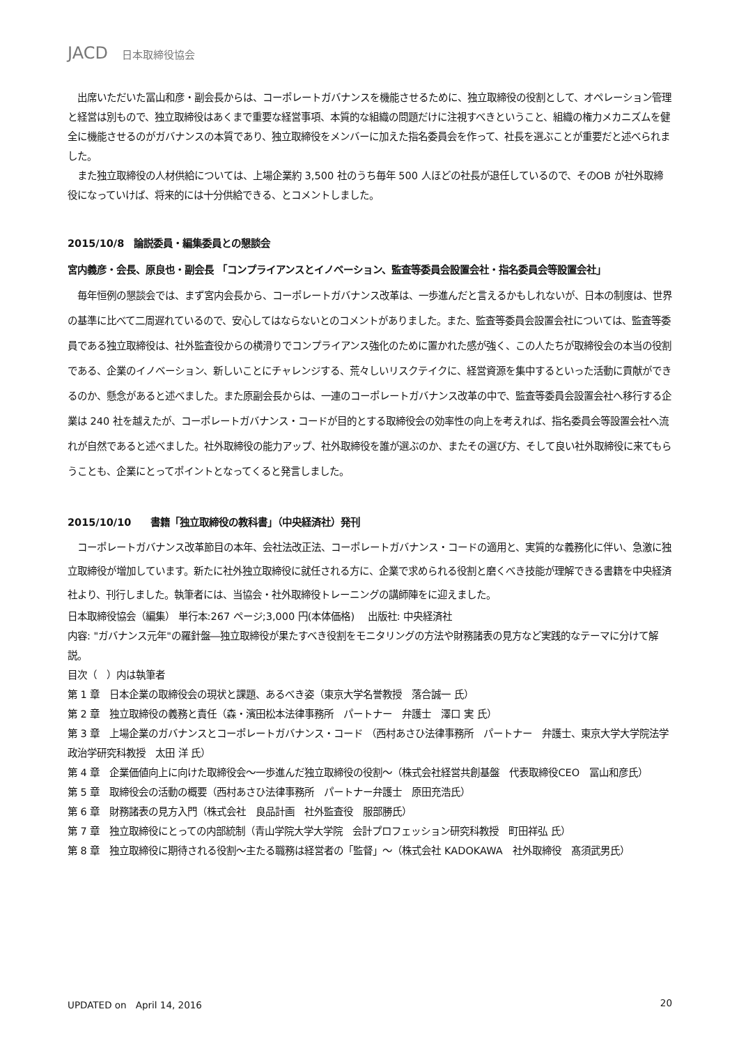JACD 日本取締役協会
　出席いただいた冨山和彦・副会長からは、コーポレートガバナンスを機能させるために、独立取締役の役割として、オペレーション管理と経営は別もので、独立取締役はあくまで重要な経営事項、本質的な組織の問題だけに注視すべきということ、組織の権力メカニズムを健全に機能させるのがガバナンスの本質であり、独立取締役をメンバーに加えた指名委員会を作って、社長を選ぶことが重要だと述べられました。
　また独立取締役の人材供給については、上場企業約 3,500 社のうち毎年 500 人ほどの社長が退任しているので、そのOB が社外取締役になっていけば、将来的には十分供給できる、とコメントしました。
2015/10/8　論説委員・編集委員との懇談会
宮内義彦・会長、原良也・副会長 「コンプライアンスとイノベーション、監査等委員会設置会社・指名委員会等設置会社」
　毎年恒例の懇談会では、まず宮内会長から、コーポレートガバナンス改革は、一歩進んだと言えるかもしれないが、日本の制度は、世界の基準に比べて二周遅れているので、安心してはならないとのコメントがありました。また、監査等委員会設置会社については、監査等委員である独立取締役は、社外監査役からの横滑りでコンプライアンス強化のために置かれた感が強く、この人たちが取締役会の本当の役割である、企業のイノベーション、新しいことにチャレンジする、荒々しいリスクテイクに、経営資源を集中するといった活動に貢献ができるのか、懸念があると述べました。また原副会長からは、一連のコーポレートガバナンス改革の中で、監査等委員会設置会社へ移行する企業は 240 社を越えたが、コーポレートガバナンス・コードが目的とする取締役会の効率性の向上を考えれば、指名委員会等設置会社へ流れが自然であると述べました。社外取締役の能力アップ、社外取締役を誰が選ぶのか、またその選び方、そして良い社外取締役に来てもらうことも、企業にとってポイントとなってくると発言しました。
2015/10/10　　書籍「独立取締役の教科書」（中央経済社）発刊
　コーポレートガバナンス改革節目の本年、会社法改正法、コーポレートガバナンス・コードの適用と、実質的な義務化に伴い、急激に独立取締役が増加しています。新たに社外独立取締役に就任される方に、企業で求められる役割と磨くべき技能が理解できる書籍を中央経済社より、刊行しました。執筆者には、当協会・社外取締役トレーニングの講師陣をに迎えました。
日本取締役協会（編集） 単行本:267 ページ;3,000 円(本体価格)　 出版社: 中央経済社
内容: "ガバナンス元年"の羅針盤―独立取締役が果たすべき役割をモニタリングの方法や財務諸表の見方など実践的なテーマに分けて解説。
目次（　）内は執筆者
第 1 章　日本企業の取締役会の現状と課題、あるべき姿（東京大学名誉教授　落合誠一 氏）
第 2 章　独立取締役の義務と責任（森・濱田松本法律事務所　パートナー　弁護士　澤口 実 氏）
第 3 章　上場企業のガバナンスとコーポレートガバナンス・コード （西村あさひ法律事務所　パートナー　弁護士、東京大学大学院法学政治学研究科教授　太田 洋 氏）
第 4 章　企業価値向上に向けた取締役会～一歩進んだ独立取締役の役割～（株式会社経営共創基盤　代表取締役CEO　冨山和彦氏）
第 5 章　取締役会の活動の概要（西村あさひ法律事務所　パートナー弁護士　原田充浩氏）
第 6 章　財務諸表の見方入門（株式会社　良品計画　社外監査役　服部勝氏）
第 7 章　独立取締役にとっての内部統制（青山学院大学大学院　会計プロフェッション研究科教授　町田祥弘 氏）
第 8 章　独立取締役に期待される役割～主たる職務は経営者の「監督」～（株式会社 KADOKAWA　社外取締役　髙須武男氏）
UPDATED on　April 14, 2016 20